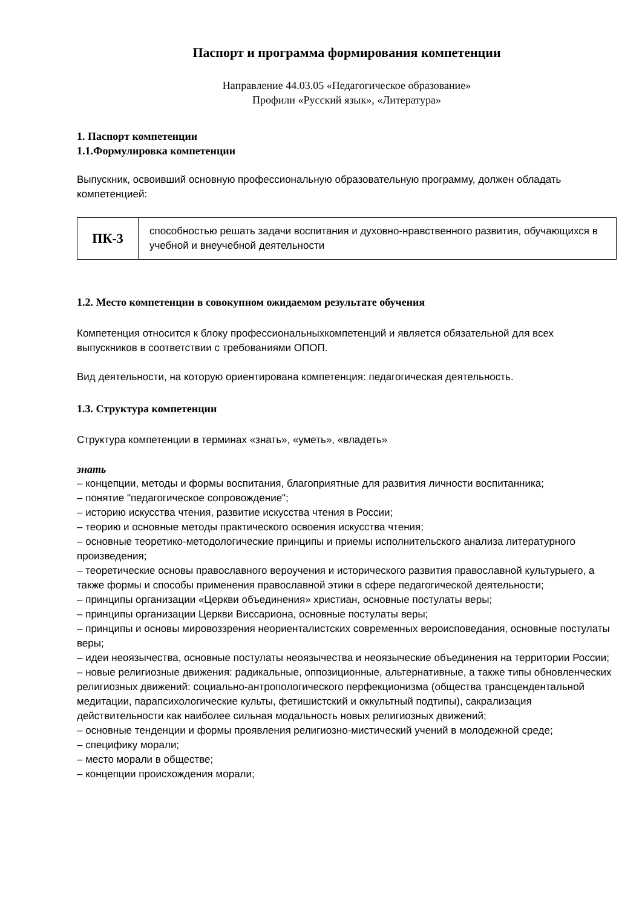Паспорт и программа формирования компетенции
Направление 44.03.05 «Педагогическое образование»
Профили «Русский язык», «Литература»
1. Паспорт компетенции
1.1.Формулировка компетенции
Выпускник, освоивший основную профессиональную образовательную программу, должен обладать компетенцией:
| ПК-3 | способностью решать задачи воспитания и духовно-нравственного развития, обучающихся в учебной и внеучебной деятельности |
1.2. Место компетенции в совокупном ожидаемом результате обучения
Компетенция относится к блоку профессиональныхкомпетенций и является обязательной для всех выпускников в соответствии с требованиями ОПОП.
Вид деятельности, на которую ориентирована компетенция: педагогическая деятельность.
1.3. Структура компетенции
Структура компетенции в терминах «знать», «уметь», «владеть»
знать
– концепции, методы и формы воспитания, благоприятные для развития личности воспитанника;
– понятие "педагогическое сопровождение";
– историю искусства чтения, развитие искусства чтения в России;
– теорию и основные методы практического освоения искусства чтения;
– основные теоретико-методологические принципы и приемы исполнительского анализа литературного произведения;
– теоретические основы православного вероучения и исторического развития православной культурыего, а также формы и способы применения православной этики в сфере педагогической деятельности;
– принципы организации «Церкви объединения» христиан, основные постулаты веры;
– принципы организации Церкви Виссариона, основные постулаты веры;
– принципы и основы мировоззрения неориенталистских современных вероисповедания, основные постулаты веры;
– идеи неоязычества, основные постулаты неоязычества и неоязыческие объединения на территории России;
– новые религиозные движения: радикальные, оппозиционные, альтернативные, а также типы обновленческих религиозных движений: социально-антропологического перфекционизма (общества трансцендентальной медитации, парапсихологические культы, фетишистский и оккультный подтипы), сакрализация действительности как наиболее сильная модальность новых религиозных движений;
– основные тенденции и формы проявления религиозно-мистический учений в молодежной среде;
– специфику морали;
– место морали в обществе;
– концепции происхождения морали;